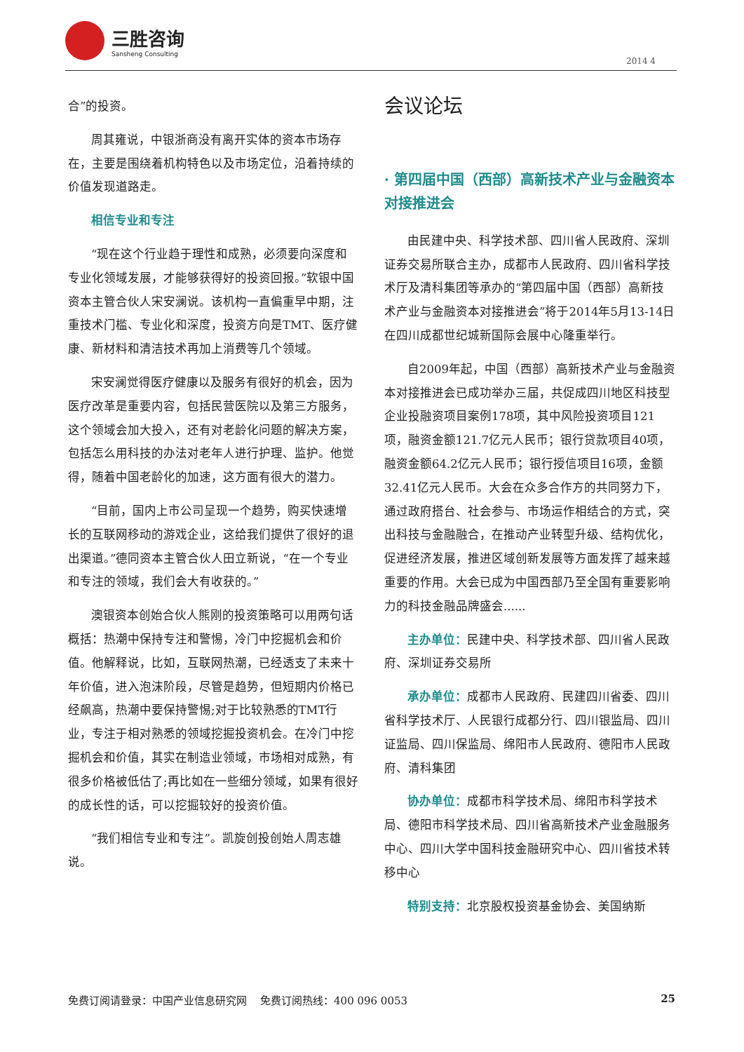三胜咨询
Sansheng Consulting
2014 4
合”的投资。
周其雍说，中银浙商没有离开实体的资本市场存在，主要是围绕着机构特色以及市场定位，沿着持续的价值发现道路走。
相信专业和专注
“现在这个行业趋于理性和成熟，必须要向深度和专业化领域发展，才能够获得好的投资回报。”软银中国资本主管合伙人宋安澜说。该机构一直偏重早中期，注重技术门槛、专业化和深度，投资方向是TMT、医疗健康、新材料和清洁技术再加上消费等几个领域。
宋安澜觉得医疗健康以及服务有很好的机会，因为医疗改革是重要内容，包括民营医院以及第三方服务，这个领域会加大投入，还有对老龄化问题的解决方案，包括怎么用科技的办法对老年人进行护理、监护。他觉得，随着中国老龄化的加速，这方面有很大的潜力。
“目前，国内上市公司呈现一个趋势，购买快速增长的互联网移动的游戏企业，这给我们提供了很好的退出渠道。”德同资本主管合伙人田立新说，“在一个专业和专注的领域，我们会大有收获的。”
澳银资本创始合伙人熊刚的投资策略可以用两句话概括：热潮中保持专注和警惕，冷门中挖掘机会和价值。他解释说，比如，互联网热潮，已经透支了未来十年价值，进入泡沫阶段，尽管是趋势，但短期内价格已经飙高，热潮中要保持警惕;对于比较熟悉的TMT行业，专注于相对熟悉的领域挖掘投资机会。在冷门中挖掘机会和价值，其实在制造业领域，市场相对成熟，有很多价格被低估了;再比如在一些细分领域，如果有很好的成长性的话，可以挖掘较好的投资价值。
“我们相信专业和专注”。凯旋创投创始人周志雄说。
会议论坛
· 第四届中国（西部）高新技术产业与金融资本对接推进会
由民建中央、科学技术部、四川省人民政府、深圳证券交易所联合主办，成都市人民政府、四川省科学技术厅及清科集团等承办的“第四届中国（西部）高新技术产业与金融资本对接推进会”将于2014年5月13-14日在四川成都世纪城新国际会展中心隆重举行。
自2009年起，中国（西部）高新技术产业与金融资本对接推进会已成功举办三届，共促成四川地区科技型企业投融资项目案例178项，其中风险投资项目121项，融资金额121.7亿元人民币；银行贷款项目40项，融资金额64.2亿元人民币；银行授信项目16项，金额32.41亿元人民币。大会在众多合作方的共同努力下，通过政府搭台、社会参与、市场运作相结合的方式，突出科技与金融融合，在推动产业转型升级、结构优化，促进经济发展，推进区域创新发展等方面发挥了越来越重要的作用。大会已成为中国西部乃至全国有重要影响力的科技金融品牌盛会......
主办单位：民建中央、科学技术部、四川省人民政府、深圳证券交易所
承办单位：成都市人民政府、民建四川省委、四川省科学技术厅、人民银行成都分行、四川银监局、四川证监局、四川保监局、绵阳市人民政府、德阳市人民政府、清科集团
协办单位：成都市科学技术局、绵阳市科学技术局、德阳市科学技术局、四川省高新技术产业金融服务中心、四川大学中国科技金融研究中心、四川省技术转移中心
特别支持：北京股权投资基金协会、美国纳斯
免费订阅请登录：中国产业信息研究网 免费订阅热线：400 096 0053 25